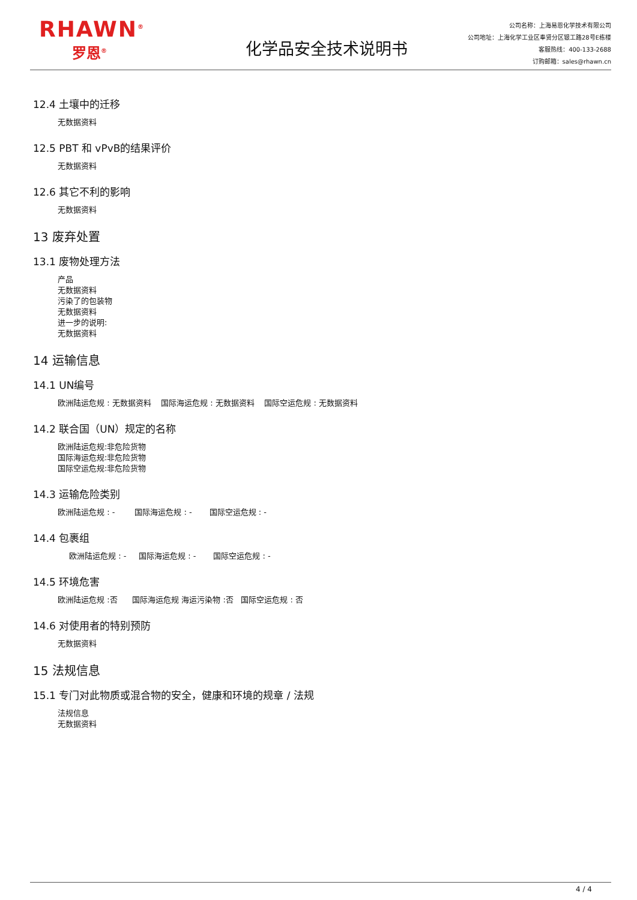RHAWN<sup>®</sup>
罗恩<sup>®</sup>
化学品安全技术说明书
公司名称：上海易恩化学技术有限公司
公司地址：上海化学工业区奉贤分区银工路28号E栋楼
客服热线：400-133-2688
订购邮箱：sales@rhawn.cn
12.4 土壤中的迁移
无数据资料
12.5 PBT 和 vPvB的结果评价
无数据资料
12.6 其它不利的影响
无数据资料
13 废弃处置
13.1 废物处理方法
产品
无数据资料
污染了的包装物
无数据资料
进一步的说明:
无数据资料
14 运输信息
14.1 UN编号
欧洲陆运危规 : 无数据资料 国际海运危规 : 无数据资料 国际空运危规 : 无数据资料
14.2 联合国（UN）规定的名称
欧洲陆运危规:非危险货物
国际海运危规:非危险货物
国际空运危规:非危险货物
14.3 运输危险类别
欧洲陆运危规 : - 国际海运危规 : - 国际空运危规 : -
14.4 包裹组
欧洲陆运危规 : - 国际海运危规 : - 国际空运危规 : -
14.5 环境危害
欧洲陆运危规 :否 国际海运危规 海运污染物 :否 国际空运危规 : 否
14.6 对使用者的特别预防
无数据资料
15 法规信息
15.1 专门对此物质或混合物的安全，健康和环境的规章 / 法规
法规信息
无数据资料
4 / 4